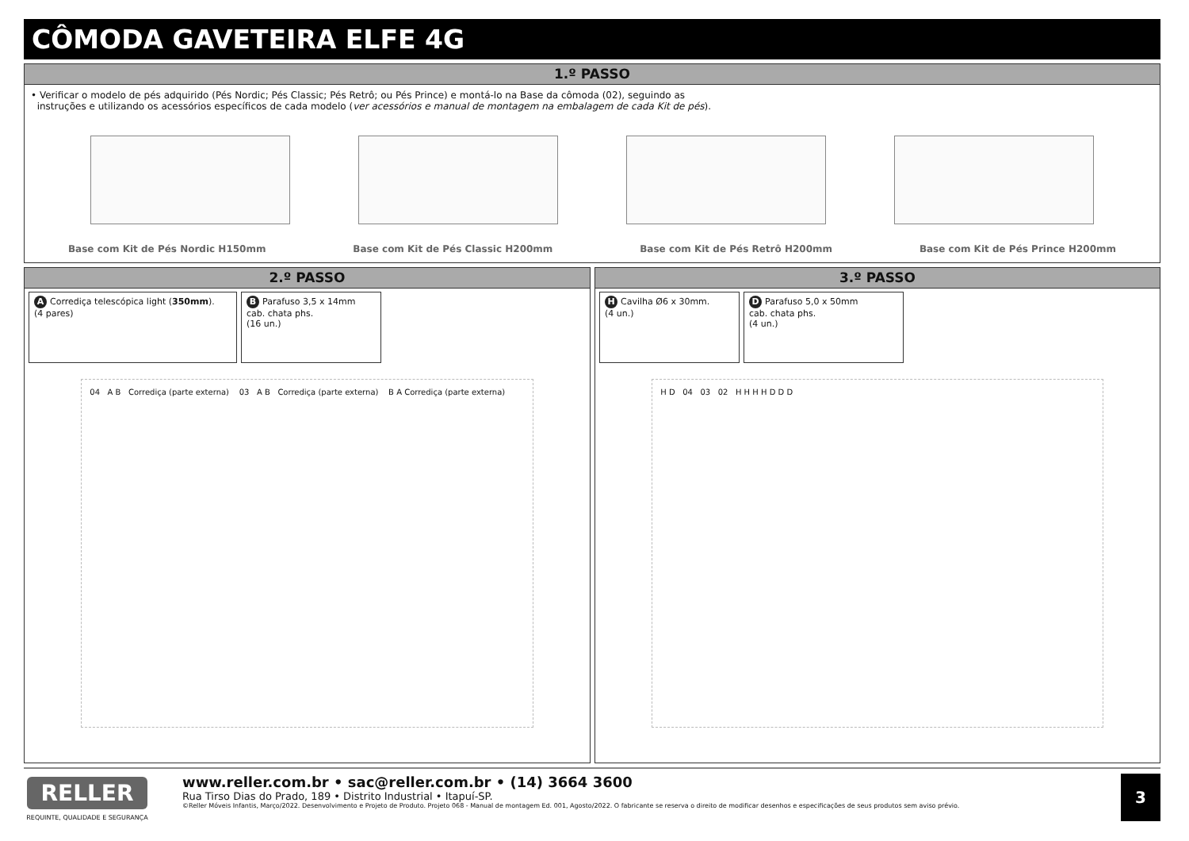CÔMODA GAVETEIRA ELFE 4G
1.º PASSO
• Verificar o modelo de pés adquirido (Pés Nordic; Pés Classic; Pés Retrô; ou Pés Prince) e montá-lo na Base da cômoda (02), seguindo as
instruções e utilizando os acessórios específicos de cada modelo (ver acessórios e manual de montagem na embalagem de cada Kit de pés).
Base com Kit de Pés Nordic H150mm Base com Kit de Pés Classic H200mm Base com Kit de Pés Retrô H200mm Base com Kit de Pés Prince H200mm
2.º PASSO
A Corrediça telescópica light (350mm).
(4 pares)
B Parafuso 3,5 x 14mm
cab. chata phs.
(16 un.)
04 A B Corrediça (parte externa) 03 A B Corrediça (parte externa) B A Corrediça (parte externa)
3.º PASSO
H Cavilha Ø6 x 30mm.
(4 un.)
D Parafuso 5,0 x 50mm
cab. chata phs.
(4 un.)
H D 04 03 02 H H H H D D D
RELLER
REQUINTE, QUALIDADE E SEGURANÇA
www.reller.com.br • sac@reller.com.br • (14) 3664 3600
Rua Tirso Dias do Prado, 189 • Distrito Industrial • Itapuí-SP.
©Reller Móveis Infantis, Março/2022. Desenvolvimento e Projeto de Produto. Projeto 068 - Manual de montagem Ed. 001, Agosto/2022. O fabricante se reserva o direito de modificar desenhos e especificações de seus produtos sem aviso prévio.
3